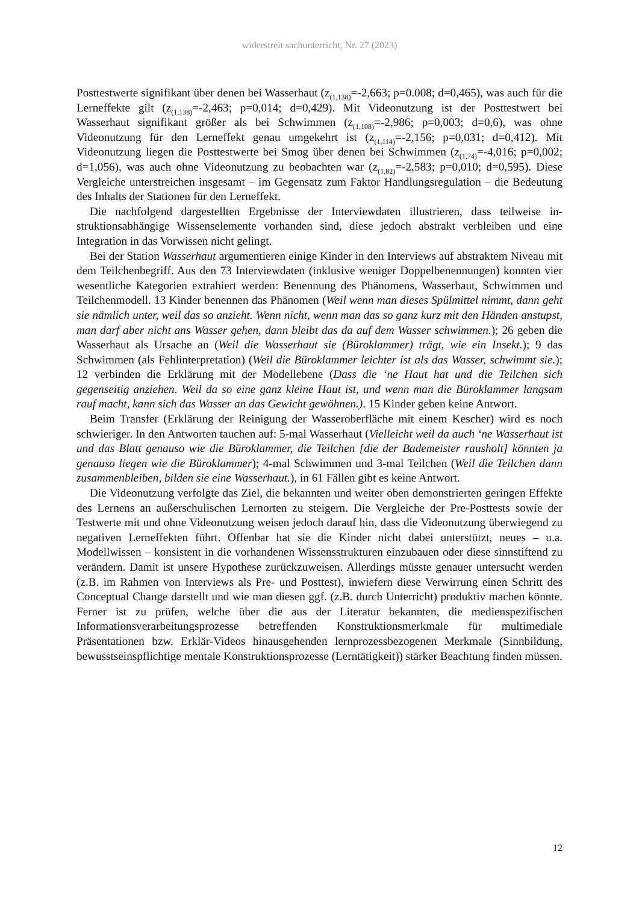widerstreit sachunterricht, Nr. 27 (2023)
Posttestwerte signifikant über denen bei Wasserhaut (z<sub>(1,138)</sub>=-2,663; p=0.008; d=0,465), was auch für die Lerneffekte gilt (z<sub>(1,138)</sub>=-2,463; p=0,014; d=0,429). Mit Videonutzung ist der Posttestwert bei Wasserhaut signifikant größer als bei Schwimmen (z<sub>(1,108)</sub>=-2,986; p=0,003; d=0,6), was ohne Videonutzung für den Lerneffekt genau umgekehrt ist (z<sub>(1,114)</sub>=-2,156; p=0,031; d=0,412). Mit Videonutzung liegen die Posttestwerte bei Smog über denen bei Schwimmen (z<sub>(1,74)</sub>=-4,016; p=0,002; d=1,056), was auch ohne Videonutzung zu beobachten war (z<sub>(1,82)</sub>=-2,583; p=0,010; d=0,595). Diese Vergleiche unterstreichen insgesamt – im Ge­gensatz zum Faktor Handlungsregulation – die Bedeutung des Inhalts der Stationen für den Lerneffekt.
Die nachfolgend dargestellten Ergebnisse der Interviewdaten illustrieren, dass teilweise in­struktionsabhängige Wissenselemente vorhanden sind, diese jedoch abstrakt verbleiben und eine Integration in das Vorwissen nicht gelingt.
Bei der Station Wasserhaut argumentieren einige Kinder in den Interviews auf abstraktem Niveau mit dem Teilchenbegriff. Aus den 73 Interviewdaten (inklusive weniger Doppelbe­nennungen) konnten vier wesentliche Kategorien extrahiert werden: Benennung des Phäno­mens, Wasserhaut, Schwimmen und Teilchenmodell. 13 Kinder benennen das Phänomen (Weil wenn man dieses Spülmittel nimmt, dann geht sie nämlich unter, weil das so anzieht. Wenn nicht, wenn man das so ganz kurz mit den Händen anstupst, man darf aber nicht ans Wasser gehen, dann bleibt das da auf dem Wasser schwimmen.); 26 geben die Wasserhaut als Ursache an (Weil die Wasserhaut sie (Büroklammer) trägt, wie ein Insekt.); 9 das Schwimmen (als Fehlinterpretation) (Weil die Büroklammer leichter ist als das Wasser, schwimmt sie.); 12 verbinden die Erklärung mit der Modellebene (Dass die ‘ne Haut hat und die Teilchen sich gegenseitig anziehen. Weil da so eine ganz kleine Haut ist, und wenn man die Büroklammer langsam rauf macht, kann sich das Wasser an das Gewicht gewöhnen.). 15 Kinder geben kei­ne Antwort.
Beim Transfer (Erklärung der Reinigung der Wasseroberfläche mit einem Kescher) wird es noch schwieriger. In den Antworten tauchen auf: 5-mal Wasserhaut (Vielleicht weil da auch ‘ne Wasserhaut ist und das Blatt genauso wie die Büroklammer, die Teilchen [die der Bade­meister rausholt] könnten ja genauso liegen wie die Büroklammer); 4-mal Schwimmen und 3-mal Teilchen (Weil die Teilchen dann zusammenbleiben, bilden sie eine Wasserhaut.), in 61 Fällen gibt es keine Antwort.
Die Videonutzung verfolgte das Ziel, die bekannten und weiter oben demonstrierten gerin­gen Effekte des Lernens an außerschulischen Lernorten zu steigern. Die Vergleiche der Pre-Posttests sowie der Testwerte mit und ohne Videonutzung weisen jedoch darauf hin, dass die Videonutzung überwiegend zu negativen Lerneffekten führt. Offenbar hat sie die Kinder nicht dabei unterstützt, neues – u.a. Modellwissen – konsistent in die vorhandenen Wissensstruktu­ren einzubauen oder diese sinnstiftend zu verändern. Damit ist unsere Hypothese zurückzu­weisen. Allerdings müsste genauer untersucht werden (z.B. im Rahmen von Interviews als Pre- und Posttest), inwiefern diese Verwirrung einen Schritt des Conceptual Change darstellt und wie man diesen ggf. (z.B. durch Unterricht) produktiv machen könnte. Ferner ist zu prü­fen, welche über die aus der Literatur bekannten, die medienspezifischen Informationsverar­beitungsprozesse betreffenden Konstruktionsmerkmale für multimediale Präsentationen bzw. Erklär-Videos hinausgehenden lernprozessbezogenen Merkmale (Sinnbildung, bewusst­seinspflichtige mentale Konstruktionsprozesse (Lerntätigkeit)) stärker Beachtung finden müs­sen.
12